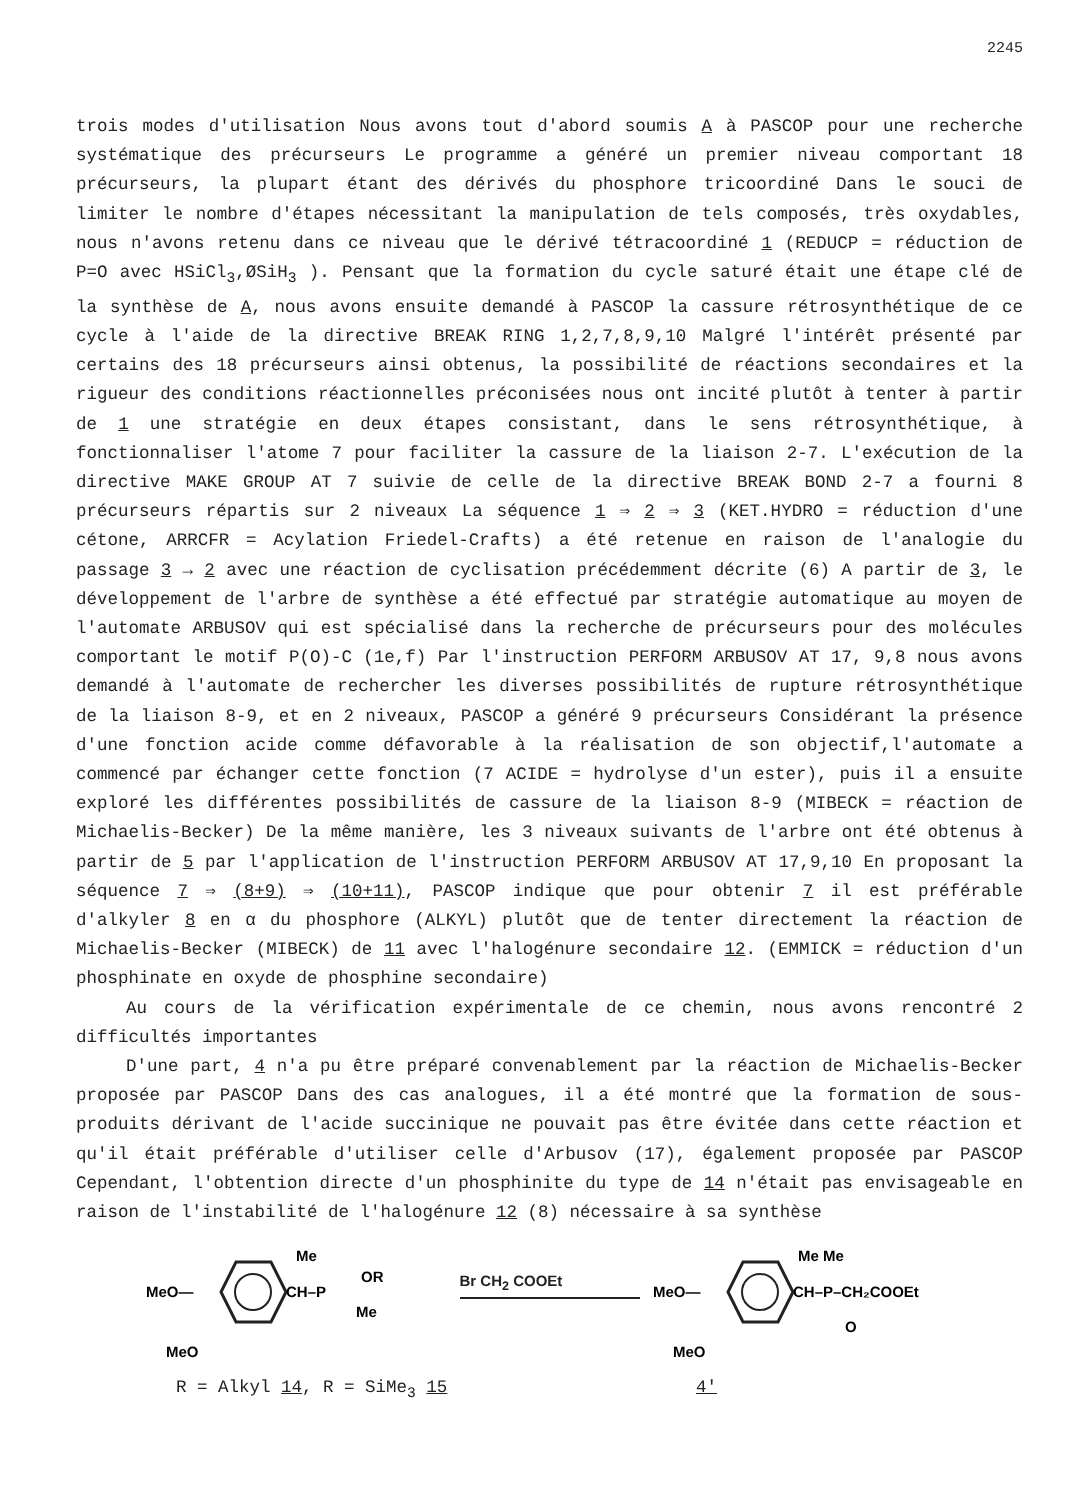2245
trois modes d'utilisation Nous avons tout d'abord soumis A à PASCOP pour une recherche systématique des précurseurs Le programme a généré un premier niveau comportant 18 précurseurs, la plupart étant des dérivés du phosphore tricoordiné Dans le souci de limiter le nombre d'étapes nécessitant la manipulation de tels composés, très oxydables, nous n'avons retenu dans ce niveau que le dérivé tétracoordiné 1 (REDUCP = réduction de P=O avec HSiCl<sub>3</sub>,ØSiH<sub>3</sub> ). Pensant que la formation du cycle saturé était une étape clé de la synthèse de A, nous avons ensuite demandé à PASCOP la cassure rétrosynthétique de ce cycle à l'aide de la directive BREAK RING 1,2,7,8,9,10 Malgré l'intérêt présenté par certains des 18 précurseurs ainsi obtenus, la possibilité de réactions secondaires et la rigueur des conditions réactionnelles préconisées nous ont incité plutôt à tenter à partir de 1 une stratégie en deux étapes consistant, dans le sens rétrosynthétique, à fonctionnaliser l'atome 7 pour faciliter la cassure de la liaison 2-7. L'exécution de la directive MAKE GROUP AT 7 suivie de celle de la directive BREAK BOND 2-7 a fourni 8 précurseurs répartis sur 2 niveaux La séquence 1 ⇒ 2 ⇒ 3 (KET.HYDRO = réduction d'une cétone, ARRCFR = Acylation Friedel-Crafts) a été retenue en raison de l'analogie du passage 3 → 2 avec une réaction de cyclisation précédemment décrite (6) A partir de 3, le développement de l'arbre de synthèse a été effectué par stratégie automatique au moyen de l'automate ARBUSOV qui est spécialisé dans la recherche de précurseurs pour des molécules comportant le motif P(O)-C (1e,f) Par l'instruction PERFORM ARBUSOV AT 17, 9,8 nous avons demandé à l'automate de rechercher les diverses possibilités de rupture rétrosynthétique de la liaison 8-9, et en 2 niveaux, PASCOP a généré 9 précurseurs Considérant la présence d'une fonction acide comme défavorable à la réalisation de son objectif,l'automate a commencé par échanger cette fonction (7 ACIDE = hydrolyse d'un ester), puis il a ensuite exploré les différentes possibilités de cassure de la liaison 8-9 (MIBECK = réaction de Michaelis-Becker) De la même manière, les 3 niveaux suivants de l'arbre ont été obtenus à partir de 5 par l'application de l'instruction PERFORM ARBUSOV AT 17,9,10 En proposant la séquence 7 ⇒ (8+9) ⇒ (10+11), PASCOP indique que pour obtenir 7 il est préférable d'alkyler 8 en α du phosphore (ALKYL) plutôt que de tenter directement la réaction de Michaelis-Becker (MIBECK) de 11 avec l'halogénure secondaire 12. (EMMICK = réduction d'un phosphinate en oxyde de phosphine secondaire)
Au cours de la vérification expérimentale de ce chemin, nous avons rencontré 2 difficultés importantes
D'une part, 4 n'a pu être préparé convenablement par la réaction de Michaelis-Becker proposée par PASCOP Dans des cas analogues, il a été montré que la formation de sous-produits dérivant de l'acide succinique ne pouvait pas être évitée dans cette réaction et qu'il était préférable d'utiliser celle d'Arbusov (17), également proposée par PASCOP Cependant, l'obtention directe d'un phosphinite du type de 14 n'était pas envisageable en raison de l'instabilité de l'halogénure 12 (8) nécessaire à sa synthèse
MeO—
MeO
CH–P
Me
OR
Me
Br CH<sub>2</sub> COOEt
MeO—
MeO
CH–P–CH₂COOEt
Me Me
O
R = Alkyl 14, R = SiMe<sub>3</sub> 15 4'